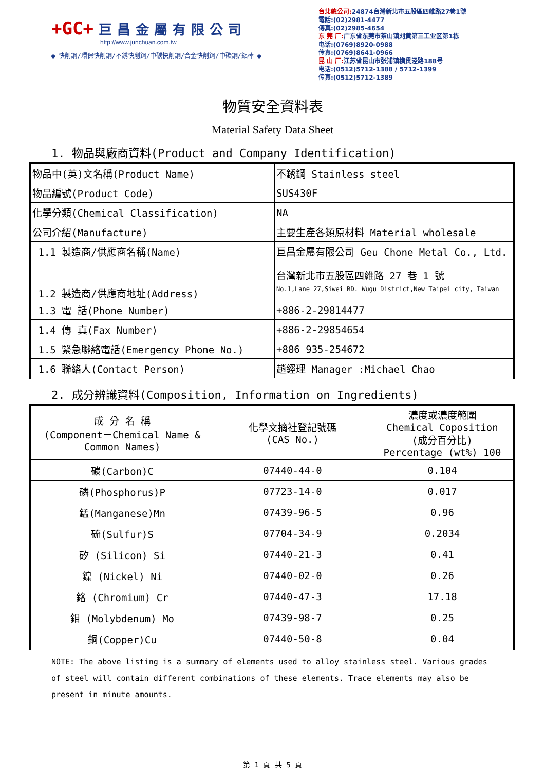+GC+ 巨昌金屬有限公司
http://www.junchuan.com.tw
● 快削鋼/環保快削鋼/不銹快削鋼/中碳快削鋼/合金快削鋼/中碳鋼/鋁棒 ●
台北總公司: 24874台灣新北市五股區四維路27巷1號
電話:(02)2981-4477
傳真:(02)2985-4654
东 莞 厂: 广东省东莞市茶山镇刘黄第三工业区第1栋
电话:(0769)8920-0988
传真:(0769)8641-0966
昆 山 厂: 江苏省昆山市张浦镇横贯泾路188号
电话:(0512)5712-1388 / 5712-1399
传真:(0512)5712-1389
物質安全資料表
Material Safety Data Sheet
1. 物品與廠商資料(Product and Company Identification)
| 物品中(英)文名稱(Product Name) | 不銹鋼 Stainless steel |
| 物品編號(Product Code) | SUS430F |
| 化學分類(Chemical Classification) | NA |
| 公司介紹(Manufacture) | 主要生產各類原材料 Material wholesale |
| 1.1 製造商/供應商名稱(Name) | 巨昌金屬有限公司 Geu Chone Metal Co., Ltd. |
| 1.2 製造商/供應商地址(Address) | 台灣新北市五股區四維路 27 巷 1 號 No.1,Lane 27,Siwei RD. Wugu District,New Taipei city, Taiwan |
| 1.3 電 話(Phone Number) | +886-2-29814477 |
| 1.4 傳 真(Fax Number) | +886-2-29854654 |
| 1.5 緊急聯絡電話(Emergency Phone No.) | +886 935-254672 |
| 1.6 聯絡人(Contact Person) | 趙經理 Manager :Michael Chao |
2. 成分辨識資料(Composition, Information on Ingredients)
| 成 分 名 稱 (Component－Chemical Name & Common Names) | 化學文摘社登記號碼 (CAS No.) | 濃度或濃度範圍 Chemical Coposition (成分百分比) Percentage (wt%) 100 |
| 碳(Carbon)C | 07440-44-0 | 0.104 |
| 磷(Phosphorus)P | 07723-14-0 | 0.017 |
| 錳(Manganese)Mn | 07439-96-5 | 0.96 |
| 硫(Sulfur)S | 07704-34-9 | 0.2034 |
| 矽 (Silicon) Si | 07440-21-3 | 0.41 |
| 鎳 (Nickel) Ni | 07440-02-0 | 0.26 |
| 鉻 (Chromium) Cr | 07440-47-3 | 17.18 |
| 鉬 (Molybdenum) Mo | 07439-98-7 | 0.25 |
| 銅(Copper)Cu | 07440-50-8 | 0.04 |
NOTE: The above listing is a summary of elements used to alloy stainless steel. Various grades of steel will contain different combinations of these elements. Trace elements may also be present in minute amounts.
第 1 頁 共 5 頁